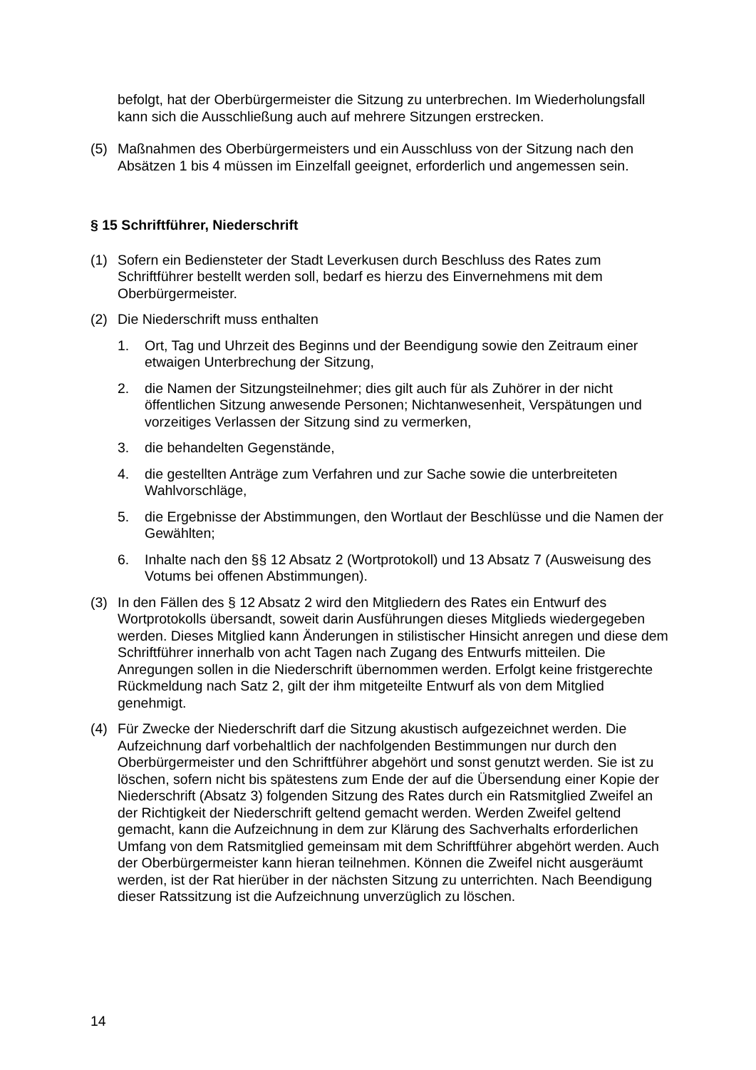befolgt, hat der Oberbürgermeister die Sitzung zu unterbrechen. Im Wiederholungsfall kann sich die Ausschließung auch auf mehrere Sitzungen erstrecken.
(5) Maßnahmen des Oberbürgermeisters und ein Ausschluss von der Sitzung nach den Absätzen 1 bis 4 müssen im Einzelfall geeignet, erforderlich und angemessen sein.
§ 15 Schriftführer, Niederschrift
(1) Sofern ein Bediensteter der Stadt Leverkusen durch Beschluss des Rates zum Schriftführer bestellt werden soll, bedarf es hierzu des Einvernehmens mit dem Oberbürgermeister.
(2) Die Niederschrift muss enthalten
1. Ort, Tag und Uhrzeit des Beginns und der Beendigung sowie den Zeitraum einer etwaigen Unterbrechung der Sitzung,
2. die Namen der Sitzungsteilnehmer; dies gilt auch für als Zuhörer in der nicht öffentlichen Sitzung anwesende Personen; Nichtanwesenheit, Verspätungen und vorzeitiges Verlassen der Sitzung sind zu vermerken,
3. die behandelten Gegenstände,
4. die gestellten Anträge zum Verfahren und zur Sache sowie die unterbreiteten Wahlvorschläge,
5. die Ergebnisse der Abstimmungen, den Wortlaut der Beschlüsse und die Namen der Gewählten;
6. Inhalte nach den §§ 12 Absatz 2 (Wortprotokoll) und 13 Absatz 7 (Ausweisung des Votums bei offenen Abstimmungen).
(3) In den Fällen des § 12 Absatz 2 wird den Mitgliedern des Rates ein Entwurf des Wortprotokolls übersandt, soweit darin Ausführungen dieses Mitglieds wiedergegeben werden. Dieses Mitglied kann Änderungen in stilistischer Hinsicht anregen und diese dem Schriftführer innerhalb von acht Tagen nach Zugang des Entwurfs mitteilen. Die Anregungen sollen in die Niederschrift übernommen werden. Erfolgt keine fristgerechte Rückmeldung nach Satz 2, gilt der ihm mitgeteilte Entwurf als von dem Mitglied genehmigt.
(4) Für Zwecke der Niederschrift darf die Sitzung akustisch aufgezeichnet werden. Die Aufzeichnung darf vorbehaltlich der nachfolgenden Bestimmungen nur durch den Oberbürgermeister und den Schriftführer abgehört und sonst genutzt werden. Sie ist zu löschen, sofern nicht bis spätestens zum Ende der auf die Übersendung einer Kopie der Niederschrift (Absatz 3) folgenden Sitzung des Rates durch ein Ratsmitglied Zweifel an der Richtigkeit der Niederschrift geltend gemacht werden. Werden Zweifel geltend gemacht, kann die Aufzeichnung in dem zur Klärung des Sachverhalts erforderlichen Umfang von dem Ratsmitglied gemeinsam mit dem Schriftführer abgehört werden. Auch der Oberbürgermeister kann hieran teilnehmen. Können die Zweifel nicht ausgeräumt werden, ist der Rat hierüber in der nächsten Sitzung zu unterrichten. Nach Beendigung dieser Ratssitzung ist die Aufzeichnung unverzüglich zu löschen.
14